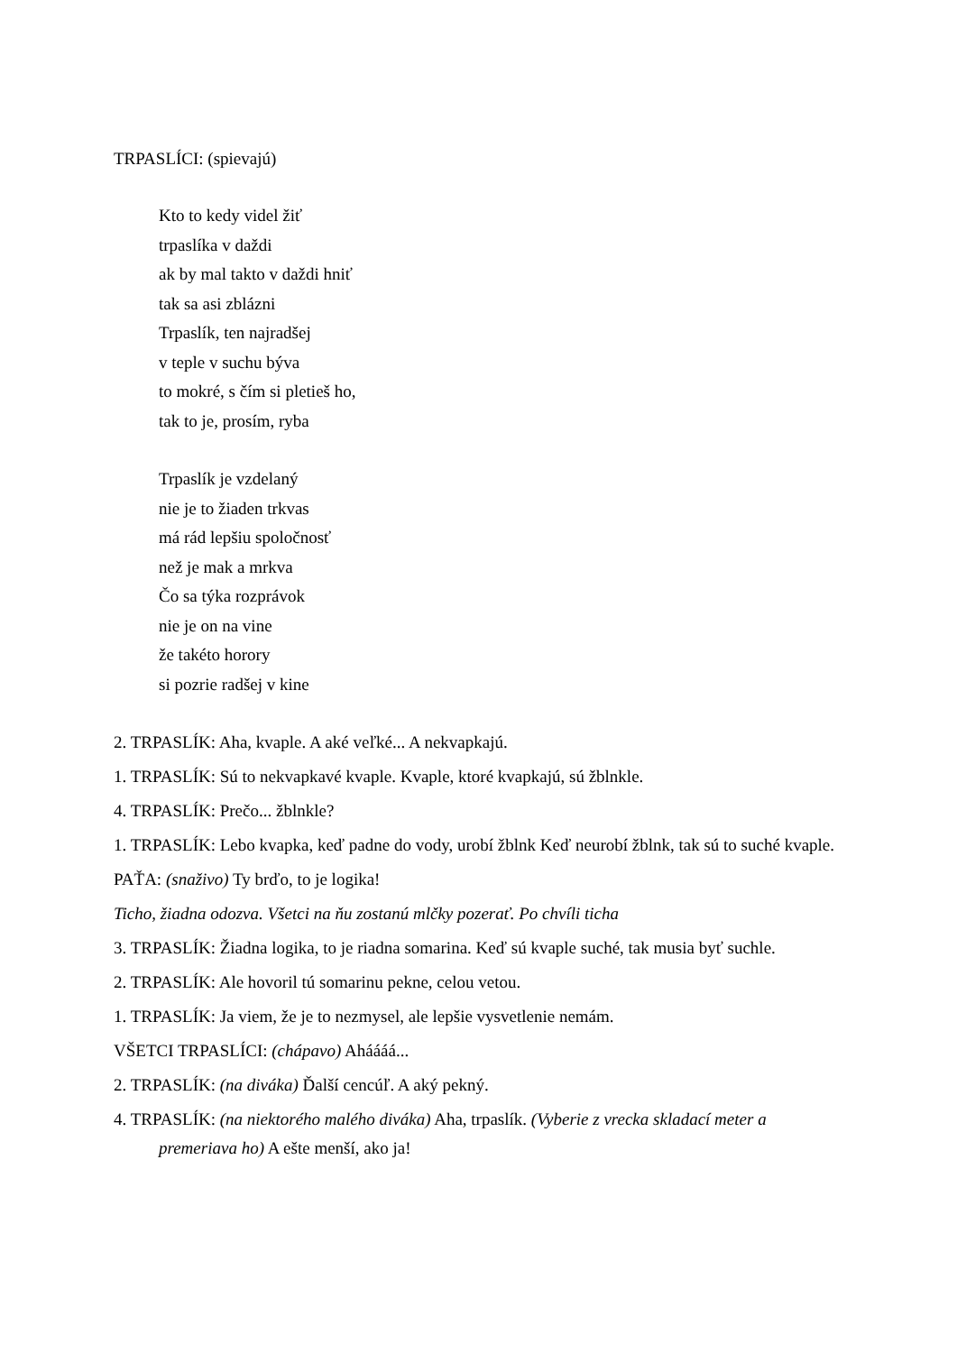TRPASLÍCI: (spievajú)
Kto to kedy videl žiť
trpaslíka v daždi
ak by mal takto v daždi hniť
tak sa asi zblázni
Trpaslík, ten najradšej
v teple v suchu býva
to mokré, s čím si pletieš ho,
tak to je, prosím, ryba
Trpaslík je vzdelaný
nie je to žiaden trkvas
má rád lepšiu spoločnosť
než je mak a mrkva
Čo sa týka rozprávok
nie je on na vine
že takéto horory
si pozrie radšej v kine
2. TRPASLÍK: Aha, kvaple. A aké veľké... A nekvapkajú.
1. TRPASLÍK: Sú to nekvapkavé kvaple. Kvaple, ktoré kvapkajú, sú žblnkle.
4. TRPASLÍK: Prečo... žblnkle?
1. TRPASLÍK: Lebo kvapka, keď padne do vody, urobí žblnk Keď neurobí žblnk, tak sú to suché kvaple.
PAŤA: (snaživo) Ty brďo, to je logika!
Ticho, žiadna odozva. Všetci na ňu zostanú mlčky pozerať. Po chvíli ticha
3. TRPASLÍK: Žiadna logika, to je riadna somarina. Keď sú kvaple suché, tak musia byť suchle.
2. TRPASLÍK: Ale hovoril tú somarinu pekne, celou vetou.
1. TRPASLÍK: Ja viem, že je to nezmysel, ale lepšie vysvetlenie nemám.
VŠETCI TRPASLÍCI: (chápavo) Aháááá...
2. TRPASLÍK: (na diváka) Ďalší cencúľ. A aký pekný.
4. TRPASLÍK: (na niektorého malého diváka) Aha, trpaslík. (Vyberie z vrecka skladací meter a premeriava ho) A ešte menší, ako ja!